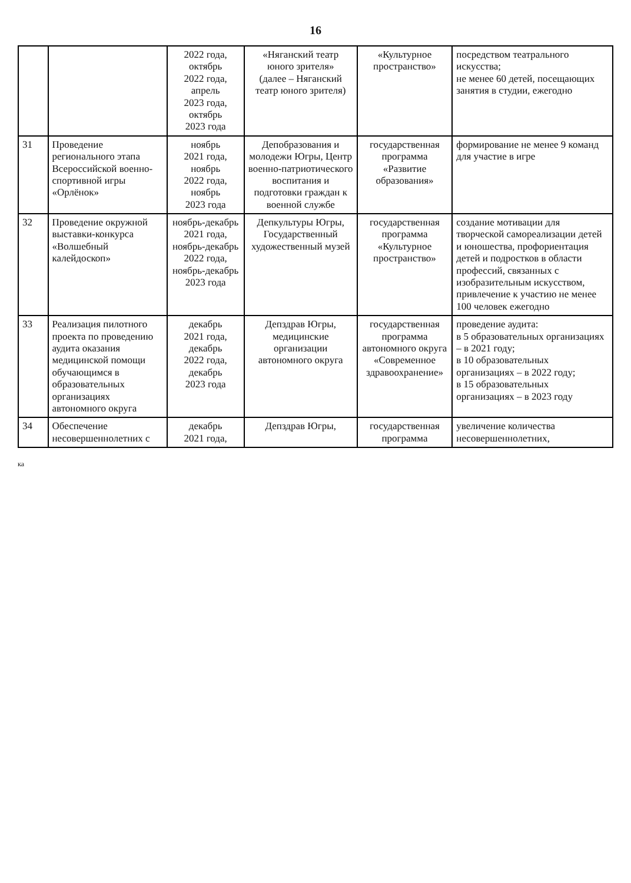16
| | | 2022 года, октябрь 2022 года, апрель 2023 года, октябрь 2023 года | «Няганский театр юного зрителя» (далее – Няганский театр юного зрителя) | «Культурное пространство» | посредством театрального искусства; не менее 60 детей, посещающих занятия в студии, ежегодно |
| 31 | Проведение регионального этапа Всероссийской военно-спортивной игры «Орлёнок» | ноябрь 2021 года, ноябрь 2022 года, ноябрь 2023 года | Депобразования и молодежи Югры, Центр военно-патриотического воспитания и подготовки граждан к военной службе | государственная программа «Развитие образования» | формирование не менее 9 команд для участие в игре |
| 32 | Проведение окружной выставки-конкурса «Волшебный калейдоскоп» | ноябрь-декабрь 2021 года, ноябрь-декабрь 2022 года, ноябрь-декабрь 2023 года | Депкультуры Югры, Государственный художественный музей | государственная программа «Культурное пространство» | создание мотивации для творческой самореализации детей и юношества, профориентация детей и подростков в области профессий, связанных с изобразительным искусством, привлечение к участию не менее 100 человек ежегодно |
| 33 | Реализация пилотного проекта по проведению аудита оказания медицинской помощи обучающимся в образовательных организациях автономного округа | декабрь 2021 года, декабрь 2022 года, декабрь 2023 года | Депздрав Югры, медицинские организации автономного округа | государственная программа автономного округа «Современное здравоохранение» | проведение аудита: в 5 образовательных организациях – в 2021 году; в 10 образовательных организациях – в 2022 году; в 15 образовательных организациях – в 2023 году |
| 34 | Обеспечение несовершеннолетних с | декабрь 2021 года, | Депздрав Югры, | государственная программа | увеличение количества несовершеннолетних, |
ка